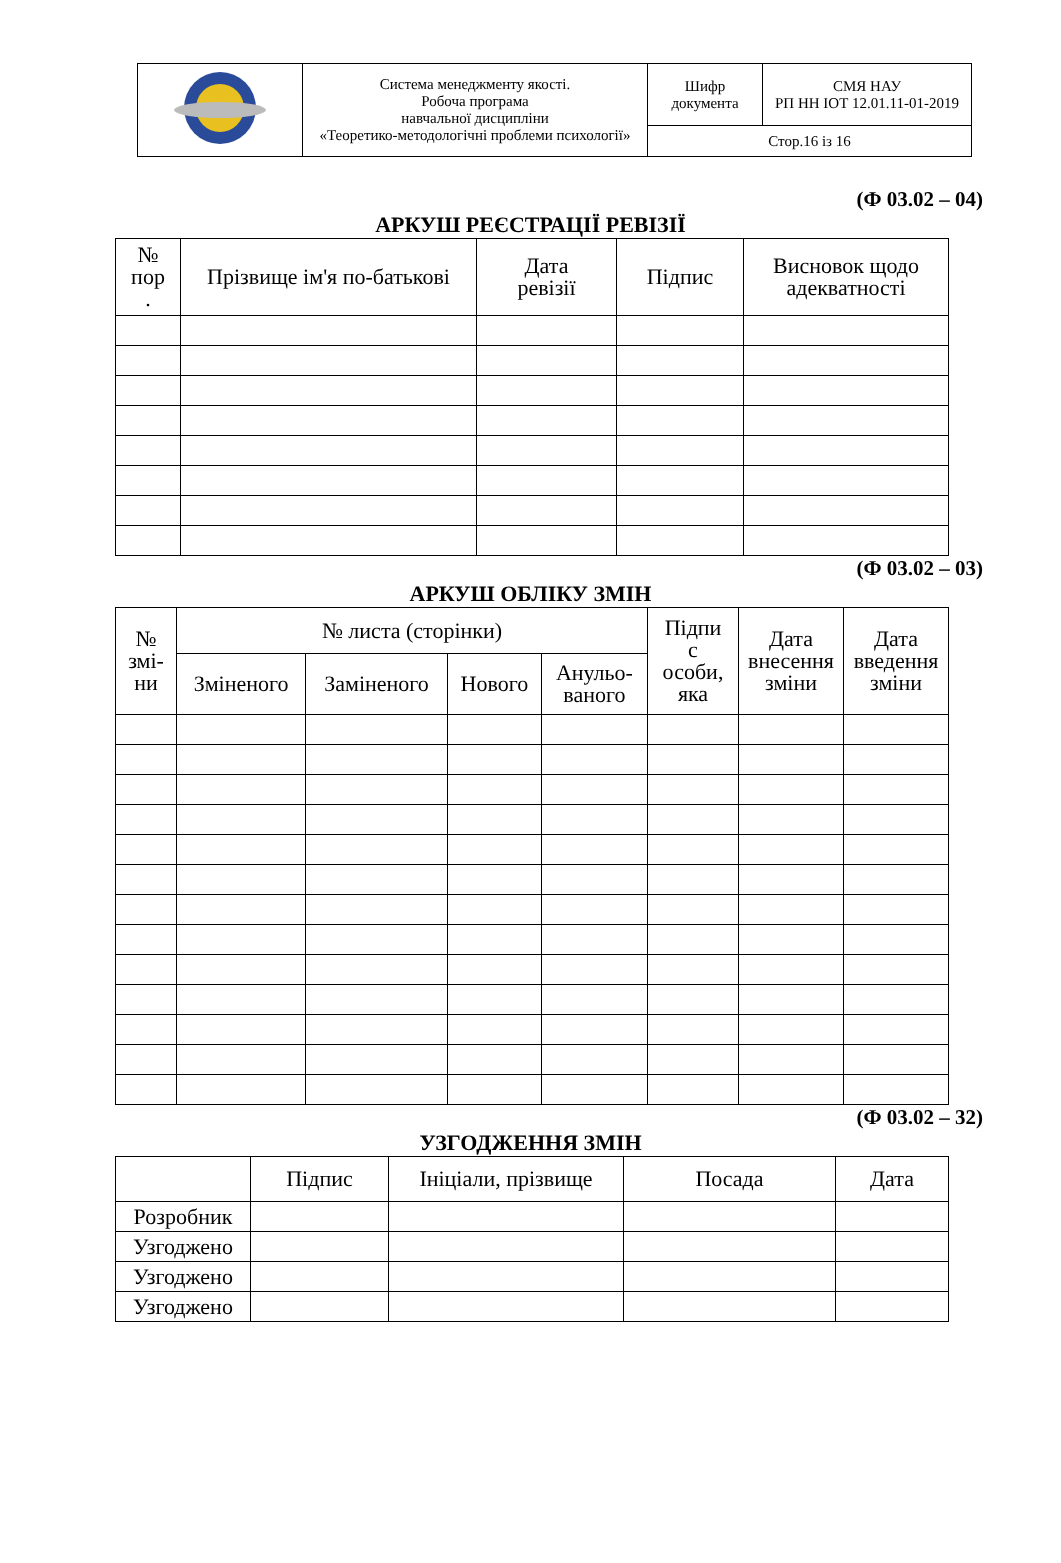| | Система менеджменту якості. Робоча програма навчальної дисципліни «Теоретико-методологічні проблеми психології» | Шифр документа | СМЯ НАУ РП НН ІОТ 12.01.11-01-2019 |
| | | Стор.16 із 16 | |
(Ф 03.02 – 04)
АРКУШ РЕЄСТРАЦІЇ РЕВІЗІЇ
| № пор . | Прізвище ім'я по-батькові | Дата ревізії | Підпис | Висновок щодо адекватності |
| --- | --- | --- | --- | --- |
(Ф 03.02 – 03)
АРКУШ ОБЛІКУ ЗМІН
| № змі- ни | № листа (сторінки) | | | | Підпи с особи, яка | Дата внесення зміни | Дата введення зміни |
| --- | --- | --- | --- | --- | --- | --- | --- |
| | Зміненого | Заміненого | Нового | Анульо- ваного | | | |
(Ф 03.02 – 32)
УЗГОДЖЕННЯ ЗМІН
| | Підпис | Ініціали, прізвище | Посада | Дата |
| --- | --- | --- | --- | --- |
| Розробник | | | | |
| Узгоджено | | | | |
| Узгоджено | | | | |
| Узгоджено | | | | |